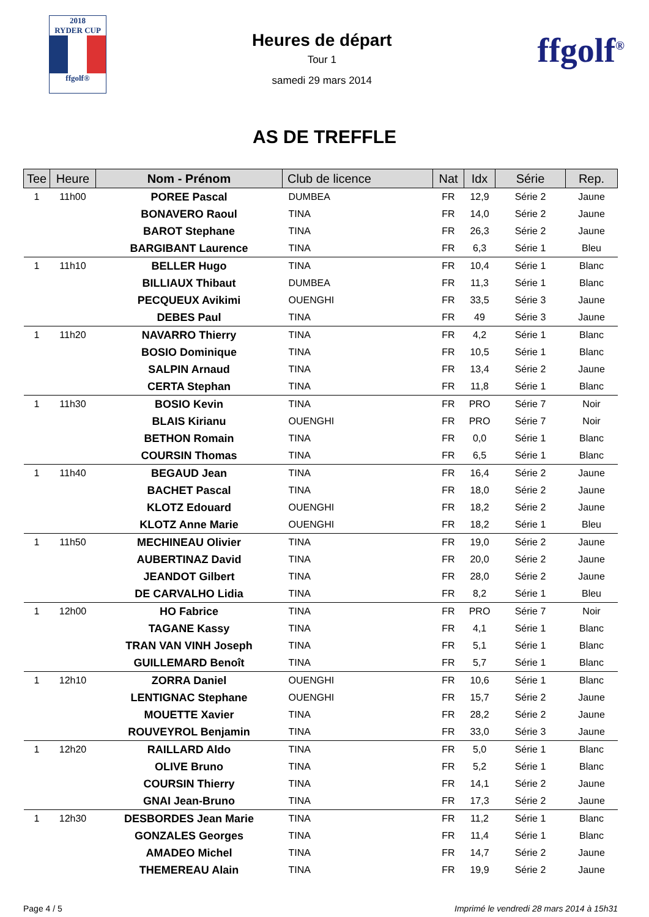2018
RYDER CUP
ffgolf®
Heures de départ
Tour 1
samedi 29 mars 2014
ffgolf<sup>®</sup>
AS DE TREFFLE
| Tee | Heure | Nom - Prénom | Club de licence | Nat | Idx | Série | Rep. |
| --- | --- | --- | --- | --- | --- | --- | --- |
| 1 | 11h00 | POREE Pascal | DUMBEA | FR | 12,9 | Série 2 | Jaune |
| | | BONAVERO Raoul | TINA | FR | 14,0 | Série 2 | Jaune |
| | | BAROT Stephane | TINA | FR | 26,3 | Série 2 | Jaune |
| | | BARGIBANT Laurence | TINA | FR | 6,3 | Série 1 | Bleu |
| 1 | 11h10 | BELLER Hugo | TINA | FR | 10,4 | Série 1 | Blanc |
| | | BILLIAUX Thibaut | DUMBEA | FR | 11,3 | Série 1 | Blanc |
| | | PECQUEUX Avikimi | OUENGHI | FR | 33,5 | Série 3 | Jaune |
| | | DEBES Paul | TINA | FR | 49 | Série 3 | Jaune |
| 1 | 11h20 | NAVARRO Thierry | TINA | FR | 4,2 | Série 1 | Blanc |
| | | BOSIO Dominique | TINA | FR | 10,5 | Série 1 | Blanc |
| | | SALPIN Arnaud | TINA | FR | 13,4 | Série 2 | Jaune |
| | | CERTA Stephan | TINA | FR | 11,8 | Série 1 | Blanc |
| 1 | 11h30 | BOSIO Kevin | TINA | FR | PRO | Série 7 | Noir |
| | | BLAIS Kirianu | OUENGHI | FR | PRO | Série 7 | Noir |
| | | BETHON Romain | TINA | FR | 0,0 | Série 1 | Blanc |
| | | COURSIN Thomas | TINA | FR | 6,5 | Série 1 | Blanc |
| 1 | 11h40 | BEGAUD Jean | TINA | FR | 16,4 | Série 2 | Jaune |
| | | BACHET Pascal | TINA | FR | 18,0 | Série 2 | Jaune |
| | | KLOTZ Edouard | OUENGHI | FR | 18,2 | Série 2 | Jaune |
| | | KLOTZ Anne Marie | OUENGHI | FR | 18,2 | Série 1 | Bleu |
| 1 | 11h50 | MECHINEAU Olivier | TINA | FR | 19,0 | Série 2 | Jaune |
| | | AUBERTINAZ David | TINA | FR | 20,0 | Série 2 | Jaune |
| | | JEANDOT Gilbert | TINA | FR | 28,0 | Série 2 | Jaune |
| | | DE CARVALHO Lidia | TINA | FR | 8,2 | Série 1 | Bleu |
| 1 | 12h00 | HO Fabrice | TINA | FR | PRO | Série 7 | Noir |
| | | TAGANE Kassy | TINA | FR | 4,1 | Série 1 | Blanc |
| | | TRAN VAN VINH Joseph | TINA | FR | 5,1 | Série 1 | Blanc |
| | | GUILLEMARD Benoît | TINA | FR | 5,7 | Série 1 | Blanc |
| 1 | 12h10 | ZORRA Daniel | OUENGHI | FR | 10,6 | Série 1 | Blanc |
| | | LENTIGNAC Stephane | OUENGHI | FR | 15,7 | Série 2 | Jaune |
| | | MOUETTE Xavier | TINA | FR | 28,2 | Série 2 | Jaune |
| | | ROUVEYROL Benjamin | TINA | FR | 33,0 | Série 3 | Jaune |
| 1 | 12h20 | RAILLARD Aldo | TINA | FR | 5,0 | Série 1 | Blanc |
| | | OLIVE Bruno | TINA | FR | 5,2 | Série 1 | Blanc |
| | | COURSIN Thierry | TINA | FR | 14,1 | Série 2 | Jaune |
| | | GNAI Jean-Bruno | TINA | FR | 17,3 | Série 2 | Jaune |
| 1 | 12h30 | DESBORDES Jean Marie | TINA | FR | 11,2 | Série 1 | Blanc |
| | | GONZALES Georges | TINA | FR | 11,4 | Série 1 | Blanc |
| | | AMADEO Michel | TINA | FR | 14,7 | Série 2 | Jaune |
| | | THEMEREAU Alain | TINA | FR | 19,9 | Série 2 | Jaune |
Page 4 / 5 Imprimé le vendredi 28 mars 2014 à 15h31